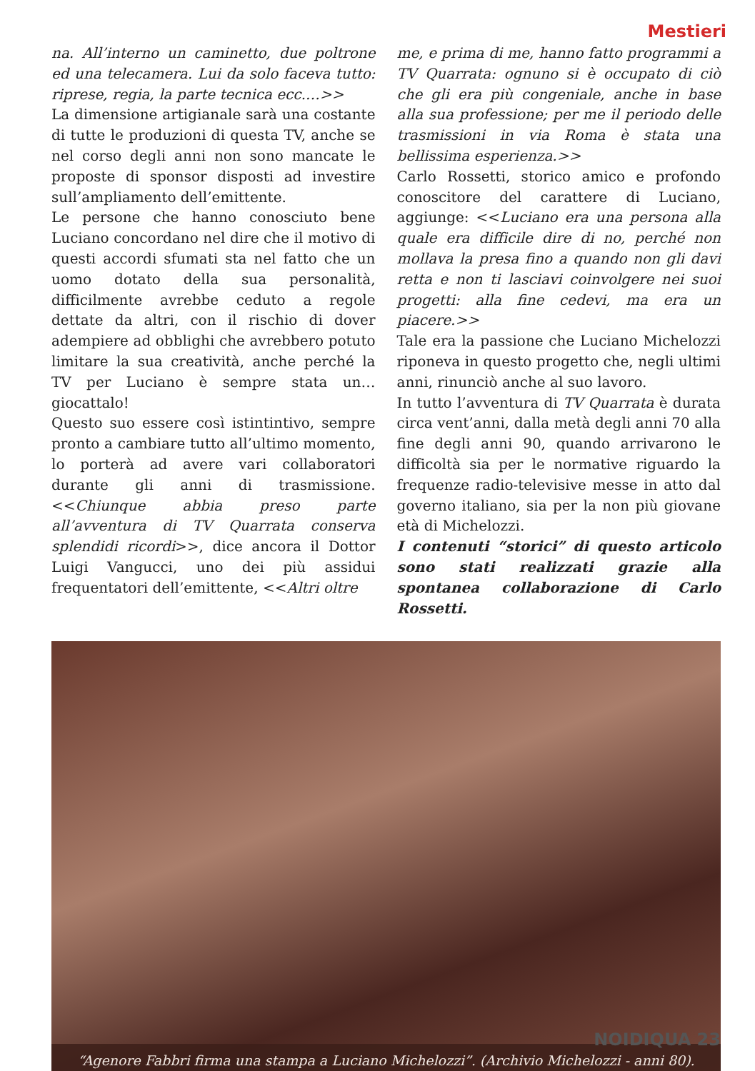Mestieri
na. All’interno un caminetto, due poltrone ed una telecamera. Lui da solo faceva tutto: riprese, regia, la parte tecnica ecc.…>>
La dimensione artigianale sarà una costante di tutte le produzioni di questa TV, anche se nel corso degli anni non sono mancate le proposte di sponsor disposti ad investire sull’ampliamento dell’emittente.
Le persone che hanno conosciuto bene Luciano concordano nel dire che il motivo di questi accordi sfumati sta nel fatto che un uomo dotato della sua personalità, difficilmente avrebbe ceduto a regole dettate da altri, con il rischio di dover adempiere ad obblighi che avrebbero potuto limitare la sua creatività, anche perché la TV per Luciano è sempre stata un… giocattalo!
Questo suo essere così istintintivo, sempre pronto a cambiare tutto all’ultimo momento, lo porterà ad avere vari collaboratori durante gli anni di trasmissione. <<Chiunque abbia preso parte all’avventura di TV Quarrata conserva splendidi ricordi>>, dice ancora il Dottor Luigi Vangucci, uno dei più assidui frequentatori dell’emittente, <<Altri oltre
me, e prima di me, hanno fatto programmi a TV Quarrata: ognuno si è occupato di ciò che gli era più congeniale, anche in base alla sua professione; per me il periodo delle trasmissioni in via Roma è stata una bellissima esperienza.>>
Carlo Rossetti, storico amico e profondo conoscitore del carattere di Luciano, aggiunge: <<Luciano era una persona alla quale era difficile dire di no, perché non mollava la presa fino a quando non gli davi retta e non ti lasciavi coinvolgere nei suoi progetti: alla fine cedevi, ma era un piacere.>>
Tale era la passione che Luciano Michelozzi riponeva in questo progetto che, negli ultimi anni, rinunciò anche al suo lavoro.
In tutto l’avventura di TV Quarrata è durata circa vent’anni, dalla metà degli anni 70 alla fine degli anni 90, quando arrivarono le difficoltà sia per le normative riguardo la frequenze radio-televisive messe in atto dal governo italiano, sia per la non più giovane età di Michelozzi.
I contenuti “storici” di questo articolo sono stati realizzati grazie alla spontanea collaborazione di Carlo Rossetti.
“Agenore Fabbri firma una stampa a Luciano Michelozzi”. (Archivio Michelozzi - anni 80).
NOIDIQUA 23